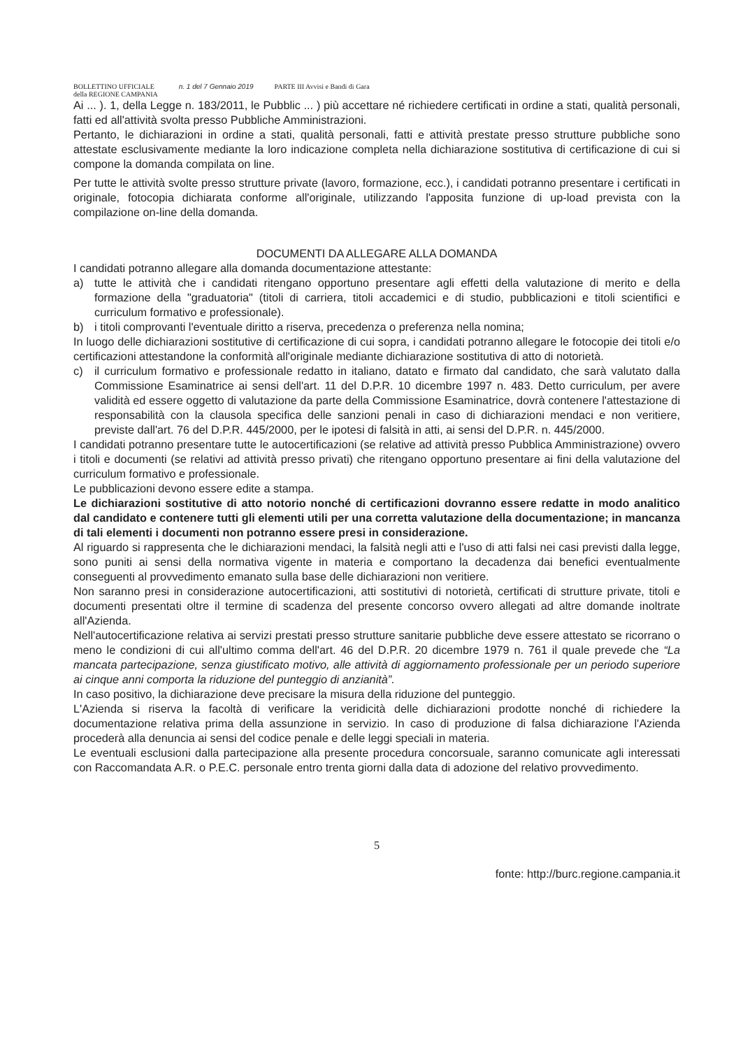BOLLETTINO UFFICIALE
della REGIONE CAMPANIA
n. 1 del 7 Gennaio 2019 PARTE III Avvisi e Bandi di Gara
Ai ... ). 1, della Legge n. 183/2011, le Pubblic ... ) più accettare né richiedere certificati in ordine a stati, qualità personali, fatti ed all'attività svolta presso Pubbliche Amministrazioni.
Pertanto, le dichiarazioni in ordine a stati, qualità personali, fatti e attività prestate presso strutture pubbliche sono attestate esclusivamente mediante la loro indicazione completa nella dichiarazione sostitutiva di certificazione di cui si compone la domanda compilata on line.
Per tutte le attività svolte presso strutture private (lavoro, formazione, ecc.), i candidati potranno presentare i certificati in originale, fotocopia dichiarata conforme all'originale, utilizzando l'apposita funzione di up-load prevista con la compilazione on-line della domanda.
DOCUMENTI DA ALLEGARE ALLA DOMANDA
I candidati potranno allegare alla domanda documentazione attestante:
a) tutte le attività che i candidati ritengano opportuno presentare agli effetti della valutazione di merito e della formazione della "graduatoria" (titoli di carriera, titoli accademici e di studio, pubblicazioni e titoli scientifici e curriculum formativo e professionale).
b) i titoli comprovanti l'eventuale diritto a riserva, precedenza o preferenza nella nomina;
In luogo delle dichiarazioni sostitutive di certificazione di cui sopra, i candidati potranno allegare le fotocopie dei titoli e/o certificazioni attestandone la conformità all'originale mediante dichiarazione sostitutiva di atto di notorietà.
c) il curriculum formativo e professionale redatto in italiano, datato e firmato dal candidato, che sarà valutato dalla Commissione Esaminatrice ai sensi dell'art. 11 del D.P.R. 10 dicembre 1997 n. 483. Detto curriculum, per avere validità ed essere oggetto di valutazione da parte della Commissione Esaminatrice, dovrà contenere l'attestazione di responsabilità con la clausola specifica delle sanzioni penali in caso di dichiarazioni mendaci e non veritiere, previste dall'art. 76 del D.P.R. 445/2000, per le ipotesi di falsità in atti, ai sensi del D.P.R. n. 445/2000.
I candidati potranno presentare tutte le autocertificazioni (se relative ad attività presso Pubblica Amministrazione) ovvero i titoli e documenti (se relativi ad attività presso privati) che ritengano opportuno presentare ai fini della valutazione del curriculum formativo e professionale.
Le pubblicazioni devono essere edite a stampa.
Le dichiarazioni sostitutive di atto notorio nonché di certificazioni dovranno essere redatte in modo analitico dal candidato e contenere tutti gli elementi utili per una corretta valutazione della documentazione; in mancanza di tali elementi i documenti non potranno essere presi in considerazione.
Al riguardo si rappresenta che le dichiarazioni mendaci, la falsità negli atti e l'uso di atti falsi nei casi previsti dalla legge, sono puniti ai sensi della normativa vigente in materia e comportano la decadenza dai benefici eventualmente conseguenti al provvedimento emanato sulla base delle dichiarazioni non veritiere.
Non saranno presi in considerazione autocertificazioni, atti sostitutivi di notorietà, certificati di strutture private, titoli e documenti presentati oltre il termine di scadenza del presente concorso ovvero allegati ad altre domande inoltrate all'Azienda.
Nell'autocertificazione relativa ai servizi prestati presso strutture sanitarie pubbliche deve essere attestato se ricorrano o meno le condizioni di cui all'ultimo comma dell'art. 46 del D.P.R. 20 dicembre 1979 n. 761 il quale prevede che “La mancata partecipazione, senza giustificato motivo, alle attività di aggiornamento professionale per un periodo superiore ai cinque anni comporta la riduzione del punteggio di anzianità”.
In caso positivo, la dichiarazione deve precisare la misura della riduzione del punteggio.
L'Azienda si riserva la facoltà di verificare la veridicità delle dichiarazioni prodotte nonché di richiedere la documentazione relativa prima della assunzione in servizio. In caso di produzione di falsa dichiarazione l'Azienda procederà alla denuncia ai sensi del codice penale e delle leggi speciali in materia.
Le eventuali esclusioni dalla partecipazione alla presente procedura concorsuale, saranno comunicate agli interessati con Raccomandata A.R. o P.E.C. personale entro trenta giorni dalla data di adozione del relativo provvedimento.
5
fonte: http://burc.regione.campania.it